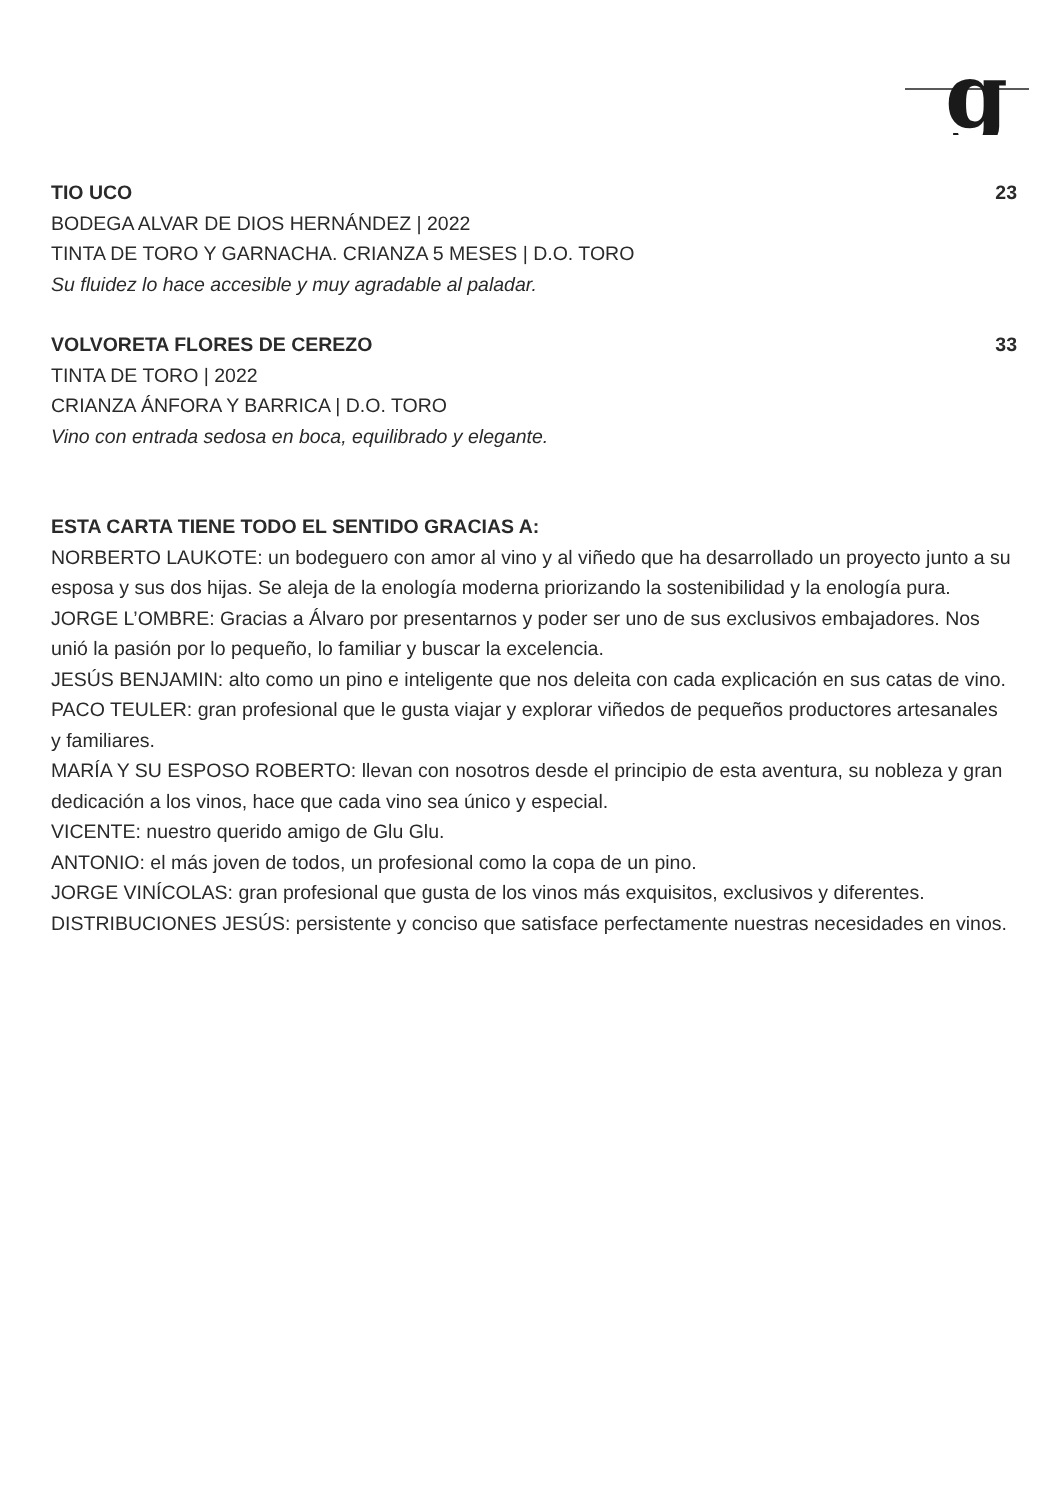g
TIO UCO 23
BODEGA ALVAR DE DIOS HERNÁNDEZ | 2022
TINTA DE TORO Y GARNACHA. CRIANZA 5 MESES | D.O. TORO
Su fluidez lo hace accesible y muy agradable al paladar.
VOLVORETA FLORES DE CEREZO 33
TINTA DE TORO | 2022
CRIANZA ÁNFORA Y BARRICA | D.O. TORO
Vino con entrada sedosa en boca, equilibrado y elegante.
ESTA CARTA TIENE TODO EL SENTIDO GRACIAS A:
NORBERTO LAUKOTE: un bodeguero con amor al vino y al viñedo que ha desarrollado un proyecto junto a su esposa y sus dos hijas. Se aleja de la enología moderna priorizando la sostenibilidad y la enología pura.
JORGE L’OMBRE: Gracias a Álvaro por presentarnos y poder ser uno de sus exclusivos embajadores. Nos unió la pasión por lo pequeño, lo familiar y buscar la excelencia.
JESÚS BENJAMIN: alto como un pino e inteligente que nos deleita con cada explicación en sus catas de vino.
PACO TEULER: gran profesional que le gusta viajar y explorar viñedos de pequeños productores artesanales
y familiares.
MARÍA Y SU ESPOSO ROBERTO: llevan con nosotros desde el principio de esta aventura, su nobleza y gran dedicación a los vinos, hace que cada vino sea único y especial.
VICENTE: nuestro querido amigo de Glu Glu.
ANTONIO: el más joven de todos, un profesional como la copa de un pino.
JORGE VINÍCOLAS: gran profesional que gusta de los vinos más exquisitos, exclusivos y diferentes.
DISTRIBUCIONES JESÚS: persistente y conciso que satisface perfectamente nuestras necesidades en vinos.